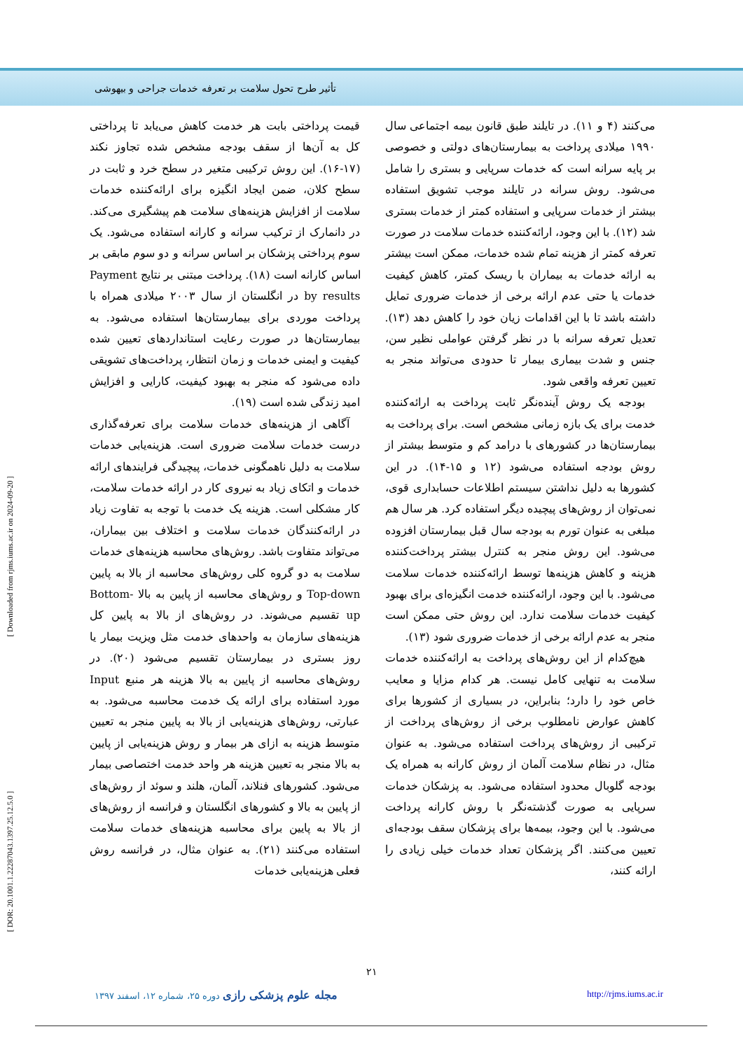تأثیر طرح تحول سلامت بر تعرفه خدمات جراحی و بیهوشی
[ Downloaded from rjms.iums.ac.ir on 2024-09-20 ]
[ DOR: 20.1001.1.22287043.1397.25.12.5.0 ]
می‌کنند (۴ و ۱۱). در تایلند طبق قانون بیمه اجتماعی سال ۱۹۹۰ میلادی پرداخت به بیمارستان‌های دولتی و خصوصی بر پایه سرانه است که خدمات سرپایی و بستری را شامل می‌شود. روش سرانه در تایلند موجب تشویق استفاده بیشتر از خدمات سرپایی و استفاده کمتر از خدمات بستری شد (۱۲). با این وجود، ارائه‌کننده خدمات سلامت در صورت تعرفه کمتر از هزینه تمام شده خدمات، ممکن است بیشتر به ارائه خدمات به بیماران با ریسک کمتر، کاهش کیفیت خدمات یا حتی عدم ارائه برخی از خدمات ضروری تمایل داشته باشد تا با این اقدامات زیان خود را کاهش دهد (۱۳). تعدیل تعرفه سرانه با در نظر گرفتن عواملی نظیر سن، جنس و شدت بیماری بیمار تا حدودی می‌تواند منجر به تعیین تعرفه واقعی شود.
بودجه یک روش آینده‌نگر ثابت پرداخت به ارائه‌کننده خدمت برای یک بازه زمانی مشخص است. برای پرداخت به بیمارستان‌ها در کشورهای با درامد کم و متوسط بیشتر از روش بودجه استفاده می‌شود (۱۲ و ۱۵-۱۴). در این کشورها به دلیل نداشتن سیستم اطلاعات حسابداری قوی، نمی‌توان از روش‌های پیچیده دیگر استفاده کرد. هر سال هم مبلغی به عنوان تورم به بودجه سال قبل بیمارستان افزوده می‌شود. این روش منجر به کنترل بیشتر پرداخت‌کننده هزینه و کاهش هزینه‌ها توسط ارائه‌کننده خدمات سلامت می‌شود. با این وجود، ارائه‌کننده خدمت انگیزه‌ای برای بهبود کیفیت خدمات سلامت ندارد. این روش حتی ممکن است منجر به عدم ارائه برخی از خدمات ضروری شود (۱۳).
هیچ‌کدام از این روش‌های پرداخت به ارائه‌کننده خدمات سلامت به تنهایی کامل نیست. هر کدام مزایا و معایب خاص خود را دارد؛ بنابراین، در بسیاری از کشورها برای کاهش عوارض نامطلوب برخی از روش‌های پرداخت از ترکیبی از روش‌های پرداخت استفاده می‌شود. به عنوان مثال، در نظام سلامت آلمان از روش کارانه به همراه یک بودجه گلوبال محدود استفاده می‌شود. به پزشکان خدمات سرپایی به صورت گذشته‌نگر با روش کارانه پرداخت می‌شود. با این وجود، بیمه‌ها برای پزشکان سقف بودجه‌ای تعیین می‌کنند. اگر پزشکان تعداد خدمات خیلی زیادی را ارائه کنند،
قیمت پرداختی بابت هر خدمت کاهش می‌یابد تا پرداختی کل به آن‌ها از سقف بودجه مشخص شده تجاوز نکند (۱۷-۱۶). این روش ترکیبی متغیر در سطح خرد و ثابت در سطح کلان، ضمن ایجاد انگیزه برای ارائه‌کننده خدمات سلامت از افزایش هزینه‌های سلامت هم پیشگیری می‌کند. در دانمارک از ترکیب سرانه و کارانه استفاده می‌شود. یک سوم پرداختی پزشکان بر اساس سرانه و دو سوم مابقی بر اساس کارانه است (۱۸). پرداخت مبتنی بر نتایج Payment by results در انگلستان از سال ۲۰۰۳ میلادی همراه با پرداخت موردی برای بیمارستان‌ها استفاده می‌شود. به بیمارستان‌ها در صورت رعایت استانداردهای تعیین شده کیفیت و ایمنی خدمات و زمان انتظار، پرداخت‌های تشویقی داده می‌شود که منجر به بهبود کیفیت، کارایی و افزایش امید زندگی شده است (۱۹).
آگاهی از هزینه‌های خدمات سلامت برای تعرفه‌گذاری درست خدمات سلامت ضروری است. هزینه‌یابی خدمات سلامت به دلیل ناهمگونی خدمات، پیچیدگی فرایندهای ارائه خدمات و اتکای زیاد به نیروی کار در ارائه خدمات سلامت، کار مشکلی است. هزینه یک خدمت با توجه به تفاوت زیاد در ارائه‌کنندگان خدمات سلامت و اختلاف بین بیماران، می‌تواند متفاوت باشد. روش‌های محاسبه هزینه‌های خدمات سلامت به دو گروه کلی روش‌های محاسبه از بالا به پایین Top-down و روش‌های محاسبه از پایین به بالا Bottom-up تقسیم می‌شوند. در روش‌های از بالا به پایین کل هزینه‌های سازمان به واحدهای خدمت مثل ویزیت بیمار یا روز بستری در بیمارستان تقسیم می‌شود (۲۰). در روش‌های محاسبه از پایین به بالا هزینه هر منبع Input مورد استفاده برای ارائه یک خدمت محاسبه می‌شود. به عبارتی، روش‌های هزینه‌یابی از بالا به پایین منجر به تعیین متوسط هزینه به ازای هر بیمار و روش هزینه‌یابی از پایین به بالا منجر به تعیین هزینه هر واحد خدمت اختصاصی بیمار می‌شود. کشورهای فنلاند، آلمان، هلند و سوئد از روش‌های از پایین به بالا و کشورهای انگلستان و فرانسه از روش‌های از بالا به پایین برای محاسبه هزینه‌های خدمات سلامت استفاده می‌کنند (۲۱). به عنوان مثال، در فرانسه روش فعلی هزینه‌یابی خدمات
۲۱
مجله علوم پزشکی رازی دوره ۲۵، شماره ۱۲، اسفند ۱۳۹۷ http://rjms.iums.ac.ir